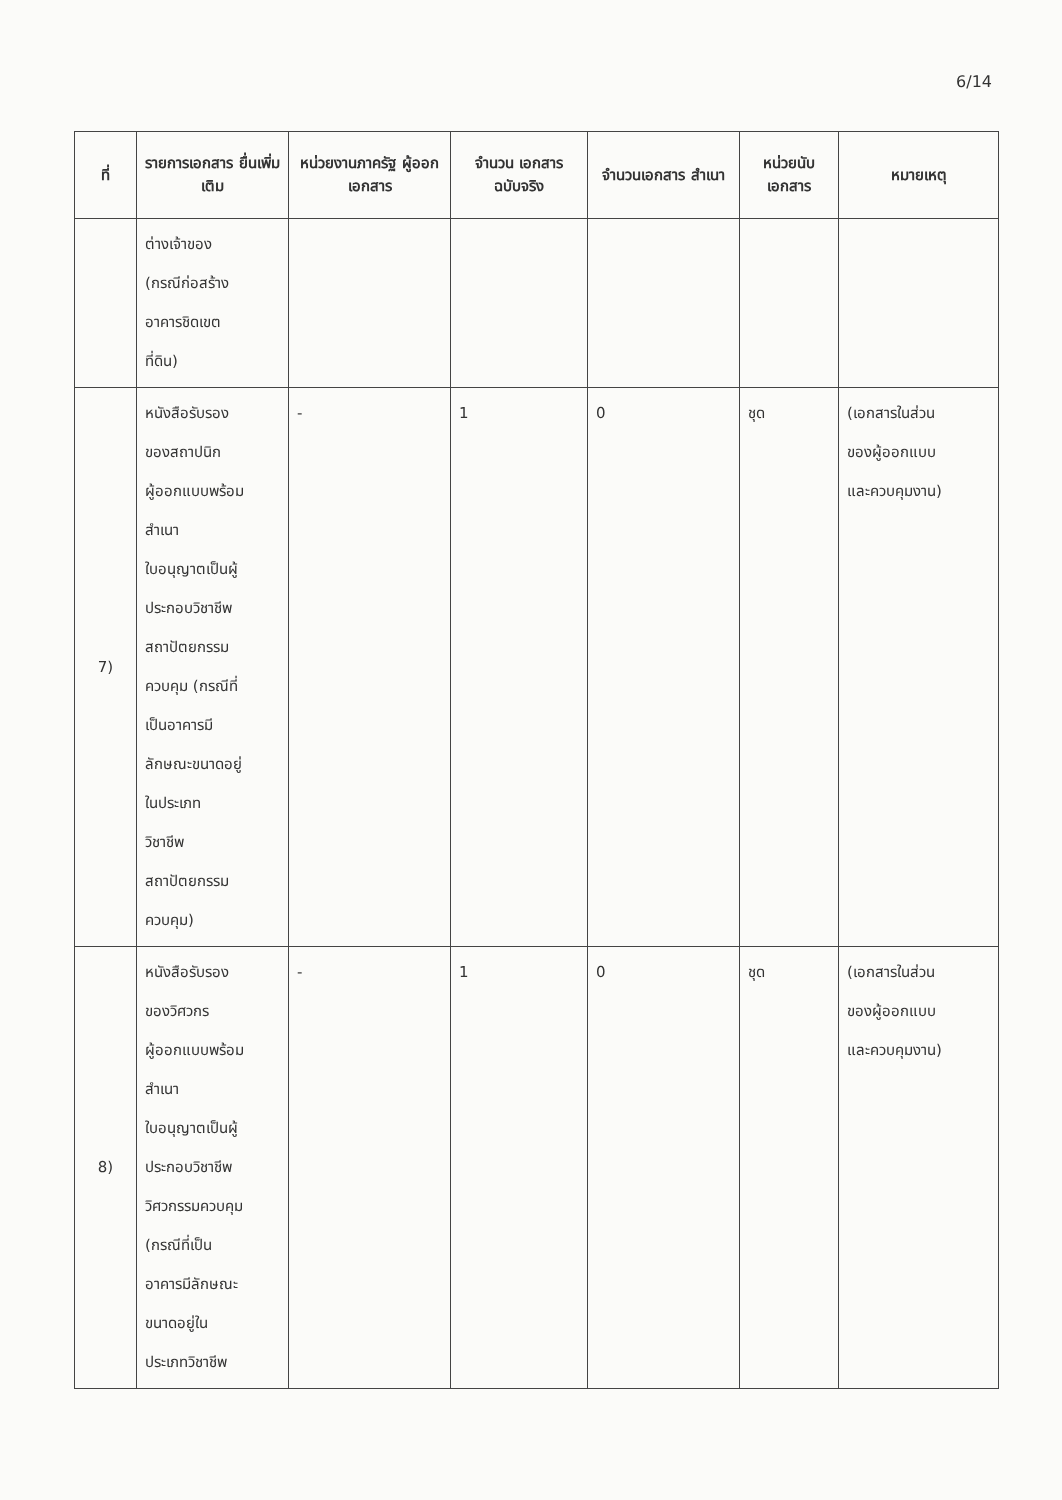6/14
| ที่ | รายการเอกสาร ยื่นเพิ่มเติม | หน่วยงานภาครัฐ ผู้ออกเอกสาร | จำนวน เอกสาร ฉบับจริง | จำนวนเอกสาร สำเนา | หน่วยนับ เอกสาร | หมายเหตุ |
| --- | --- | --- | --- | --- | --- | --- |
| | ต่างเจ้าของ (กรณีก่อสร้าง อาคารชิดเขต ที่ดิน) | | | | | |
| 7) | หนังสือรับรอง ของสถาปนิก ผู้ออกแบบพร้อม สำเนา ใบอนุญาตเป็นผู้ ประกอบวิชาชีพ สถาปัตยกรรม ควบคุม (กรณีที่ เป็นอาคารมี ลักษณะขนาดอยู่ ในประเภท วิชาชีพ สถาปัตยกรรม ควบคุม) | - | 1 | 0 | ชุด | (เอกสารในส่วน ของผู้ออกแบบ และควบคุมงาน) |
| 8) | หนังสือรับรอง ของวิศวกร ผู้ออกแบบพร้อม สำเนา ใบอนุญาตเป็นผู้ ประกอบวิชาชีพ วิศวกรรมควบคุม (กรณีที่เป็น อาคารมีลักษณะ ขนาดอยู่ใน ประเภทวิชาชีพ | - | 1 | 0 | ชุด | (เอกสารในส่วน ของผู้ออกแบบ และควบคุมงาน) |